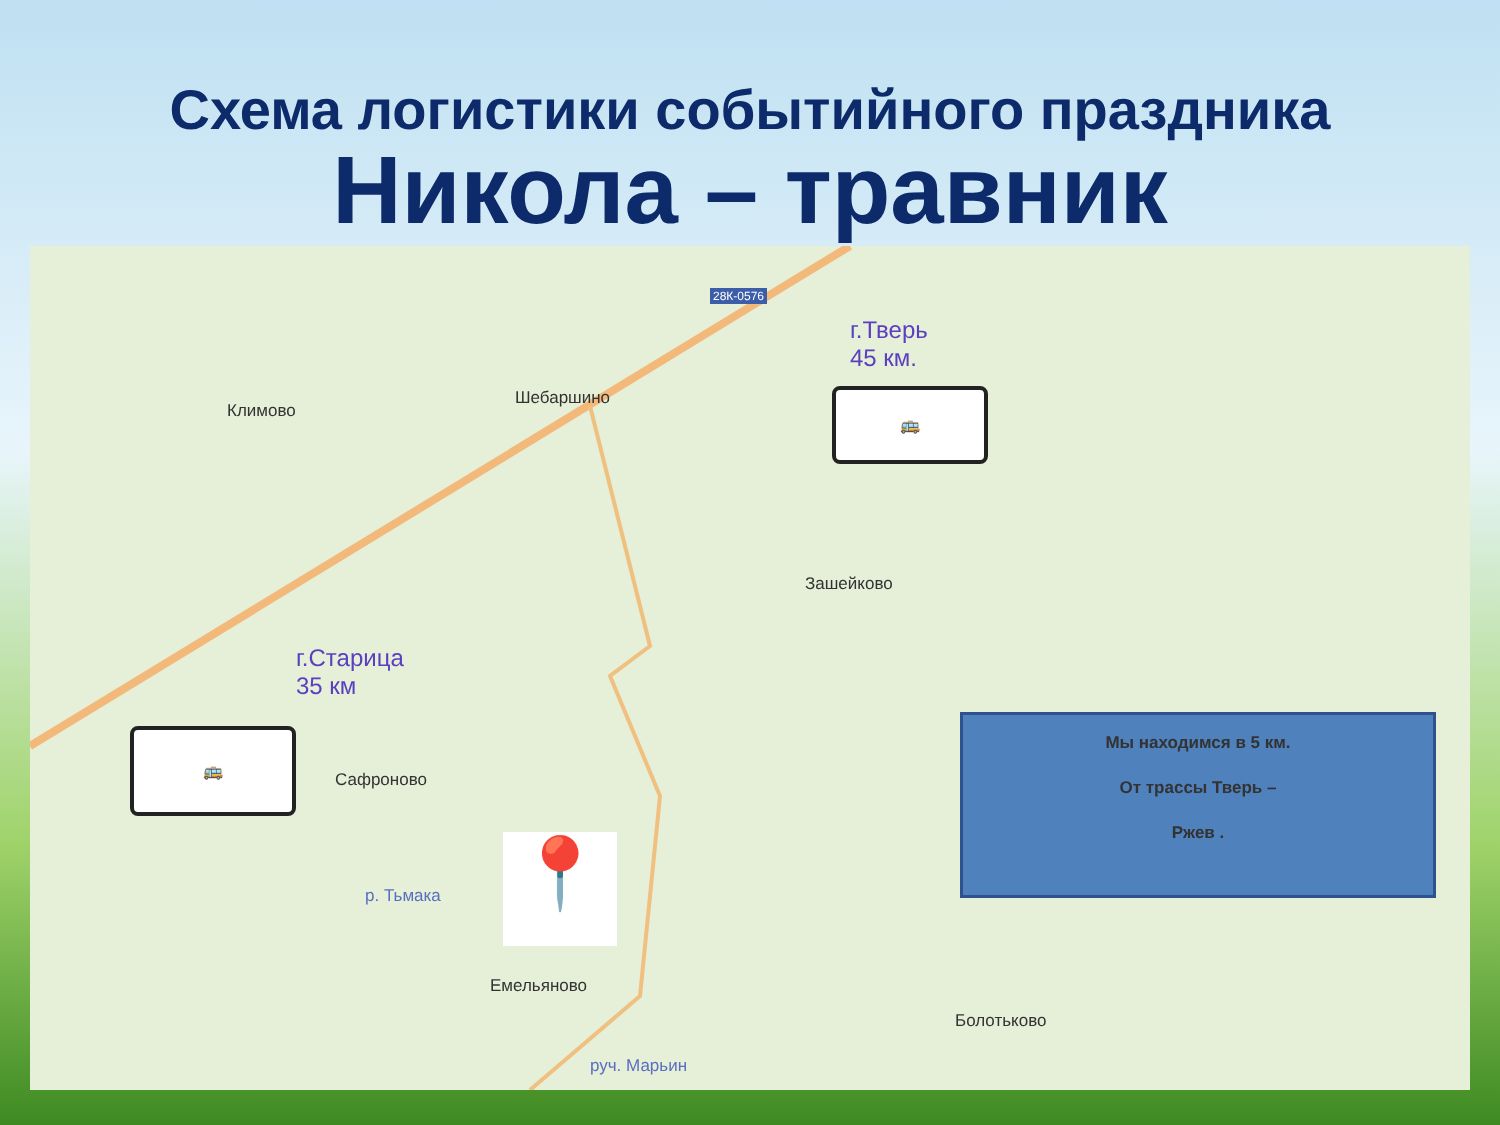Схема логистики событийного праздника
Никола – травник
28К-0576
г.Тверь
45 км.
🚌
Климово
Шебаршино
Зашейково
г.Старица
35 км
🚌
Сафроново
р. Тьмака 📍
Емельяново
Болотьково
руч. Марьин
Мы находимся в 5 км.
От трассы Тверь –
Ржев .